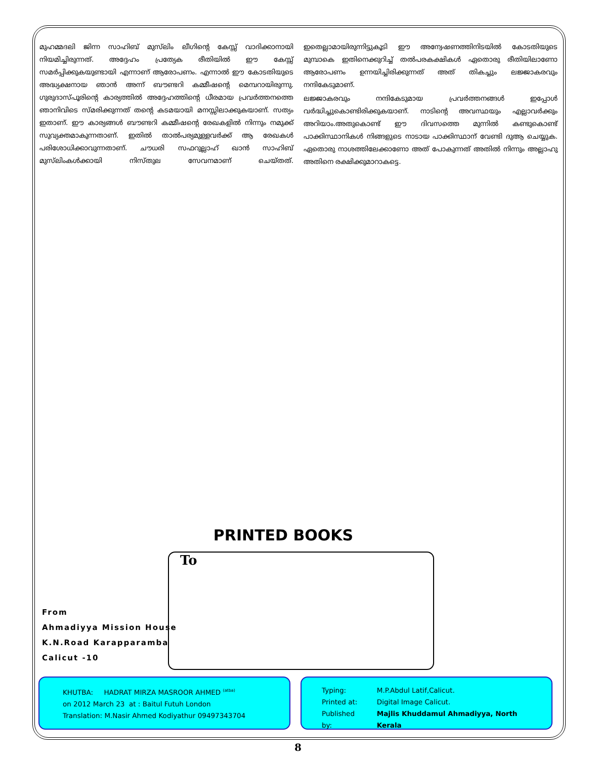മുഹമ്മദലി ജിന്ന സാഹിബ് മുസ്‌ലിം ലീഗിന്റെ കേസ്സ് വാദിക്കാനായി നിയമിച്ചിരുന്നത്. അദ്ദേഹം പ്രത്യേക രീതിയിൽ ഈ കേസ്സ് സമർപ്പിക്കുകയുണ്ടായി എന്നാണ് ആരോപണം. എന്നാൽ ഈ കോടതിയുടെ അദ്ധ്യക്ഷനായ ഞാൻ അന്ന് ബൗണ്ടറി കമ്മീഷന്റെ മെമ്പറായിരുന്നു. ഗുരുദാസ്പൂരിന്റെ കാര്യത്തിൽ അദ്ദേഹത്തിന്റെ ധീരമായ പ്രവർത്തനത്തെ ഞാനിവിടെ സ്മരിക്കുന്നത് തന്റെ കടമയായി മനസ്സിലാക്കുകയാണ്. സത്യം ഇതാണ്. ഈ കാര്യങ്ങൾ ബൗണ്ടറി കമ്മീഷന്റെ രേഖകളിൽ നിന്നും നമുക്ക് സുവ്യക്തമാകുന്നതാണ്. ഇതിൽ താൽപര്യമുള്ളവർക്ക് ആ രേഖകൾ പരിശോധിക്കാവുന്നതാണ്. ചൗധരി സഫറുല്ലാഹ് ഖാൻ സാഹിബ് മുസ്‌ലിംകൾക്കായി നിസ്തുല സേവനമാണ് ചെയ്തത്. ഇതെല്ലാമായിരുന്നിട്ടുകൂടി ഈ അന്വേഷണത്തിനിടയിൽ കോടതിയുടെ മുമ്പാകെ ഇതിനെക്കുറിച്ച് തൽപരകക്ഷികൾ ഏതൊരു രീതിയിലാണോ ആരോപണം ഉന്നയിച്ചിരിക്കുന്നത് അത് തികച്ചും ലജ്ജാകരവും നന്ദികേടുമാണ്.
ലജ്ജാകരവും നന്ദികേടുമായ പ്രവർത്തനങ്ങൾ ഇപ്പോൾ വർദ്ധിച്ചുകൊണ്ടിരിക്കുകയാണ്. നാടിന്റെ അവസ്ഥയും എല്ലാവർക്കും അറിയാം.അതുകൊണ്ട് ഈ ദിവസത്തെ മുന്നിൽ കണ്ടുകൊണ്ട് പാക്കിസ്ഥാനികൾ നിങ്ങളുടെ നാടായ പാക്കിസ്ഥാന് വേണ്ടി ദുആ ചെയ്യുക. ഏതൊരു നാശത്തിലേക്കാണോ അത് പോകുന്നത് അതിൽ നിന്നും അല്ലാഹു അതിനെ രക്ഷിക്കുമാറാകട്ടെ.
PRINTED BOOKS
To
From
Ahmadiyya Mission House
K.N.Road Karapparamba
Calicut -10
KHUTBA: HADRAT MIRZA MASROOR AHMED <sup>(atba)</sup>
on 2012 March 23 at : Baitul Futuh London
Translation: M.Nasir Ahmed Kodiyathur 09497343704
| Typing: | M.P.Abdul Latif,Calicut. |
| Printed at: | Digital Image Calicut. |
| Published by: | Majlis Khuddamul Ahmadiyya, North Kerala |
8